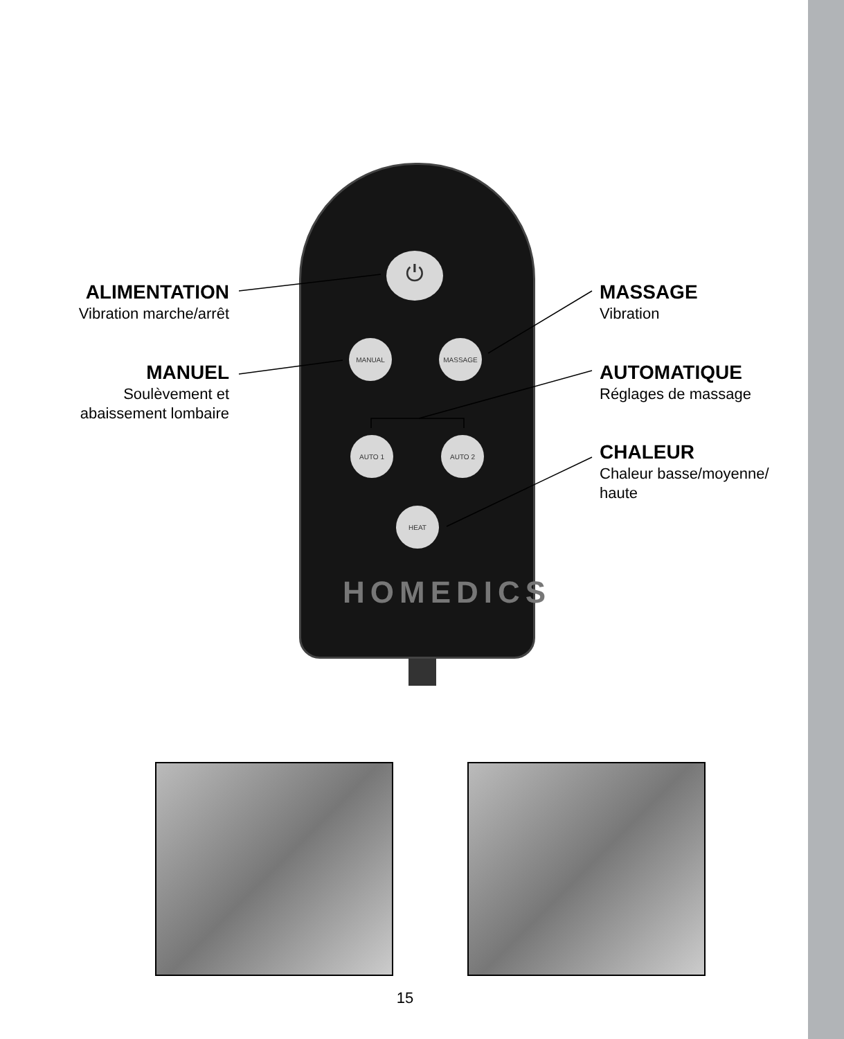⏻
MANUAL MASSAGE
AUTO 1 AUTO 2
HEAT
HOMEDICS
ALIMENTATION
Vibration marche/arrêt
MANUEL
Soulèvement et
abaissement lombaire
MASSAGE
Vibration
AUTOMATIQUE
Réglages de massage
CHALEUR
Chaleur basse/moyenne/
haute
15